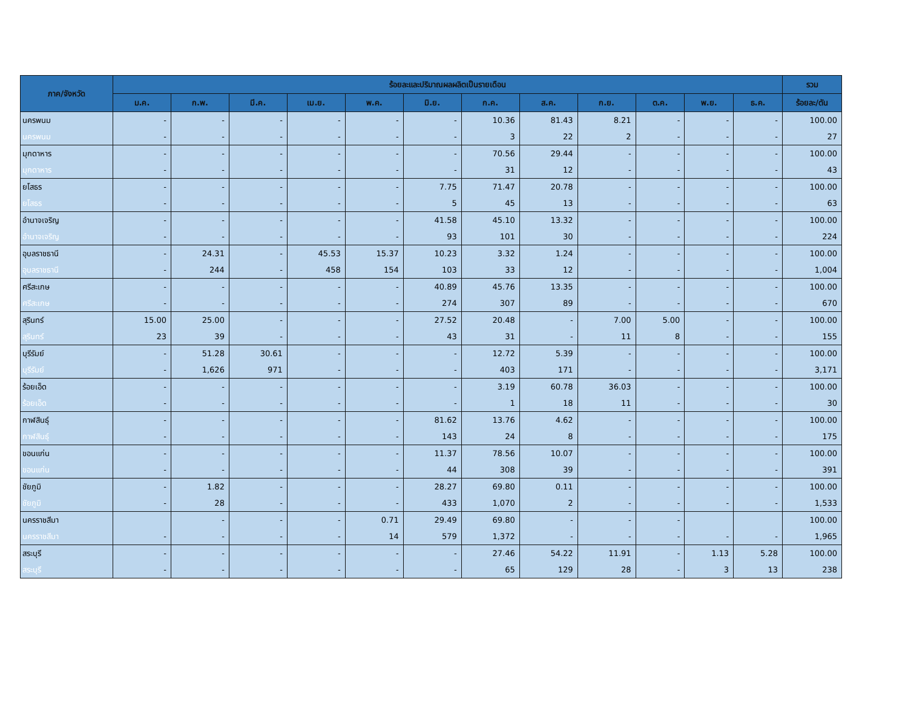| ภาค/จังหวัด | ร้อยละและปริมาณผลผลิตเป็นรายเดือน | | | | | | | | | | | | รวม |
| --- | --- | --- | --- | --- | --- | --- | --- | --- | --- | --- | --- | --- | --- |
| | ม.ค. | ก.พ. | มี.ค. | เม.ย. | พ.ค. | มิ.ย. | ก.ค. | ส.ค. | ก.ย. | ต.ค. | พ.ย. | ธ.ค. | ร้อยละ/ตัน |
| นครพนม | - | - | - | - | - | - | 10.36 | 81.43 | 8.21 | - | - | - | 100.00 |
| นครพนม | - | - | - | - | - | - | 3 | 22 | 2 | - | - | - | 27 |
| มุกดาหาร | - | - | - | - | - | - | 70.56 | 29.44 | - | - | - | - | 100.00 |
| มุกดาหาร | - | - | - | - | - | - | 31 | 12 | - | - | - | - | 43 |
| ยโสธร | - | - | - | - | - | 7.75 | 71.47 | 20.78 | - | - | - | - | 100.00 |
| ยโสธร | - | - | - | - | - | 5 | 45 | 13 | - | - | - | - | 63 |
| อำนาจเจริญ | - | - | - | - | - | 41.58 | 45.10 | 13.32 | - | - | - | - | 100.00 |
| อำนาจเจริญ | - | - | - | - | - | 93 | 101 | 30 | - | - | - | - | 224 |
| อุบลราชธานี | - | 24.31 | - | 45.53 | 15.37 | 10.23 | 3.32 | 1.24 | - | - | - | - | 100.00 |
| อุบลราชธานี | - | 244 | - | 458 | 154 | 103 | 33 | 12 | - | - | - | - | 1,004 |
| ศรีสะเกษ | - | - | - | - | - | 40.89 | 45.76 | 13.35 | - | - | - | - | 100.00 |
| ศรีสะเกษ | - | - | - | - | - | 274 | 307 | 89 | - | - | - | - | 670 |
| สุรินทร์ | 15.00 | 25.00 | - | - | - | 27.52 | 20.48 | - | 7.00 | 5.00 | - | - | 100.00 |
| สุรินทร์ | 23 | 39 | - | - | - | 43 | 31 | - | 11 | 8 | - | - | 155 |
| บุรีรัมย์ | - | 51.28 | 30.61 | - | - | - | 12.72 | 5.39 | - | - | - | - | 100.00 |
| บุรีรัมย์ | - | 1,626 | 971 | - | - | - | 403 | 171 | - | - | - | - | 3,171 |
| ร้อยเอ็ด | - | - | - | - | - | - | 3.19 | 60.78 | 36.03 | - | - | - | 100.00 |
| ร้อยเอ็ด | - | - | - | - | - | - | 1 | 18 | 11 | - | - | - | 30 |
| กาฬสินธุ์ | - | - | - | - | - | 81.62 | 13.76 | 4.62 | - | - | - | - | 100.00 |
| กาฬสินธุ์ | - | - | - | - | - | 143 | 24 | 8 | - | - | - | - | 175 |
| ขอนแก่น | - | - | - | - | - | 11.37 | 78.56 | 10.07 | - | - | - | - | 100.00 |
| ขอนแก่น | - | - | - | - | - | 44 | 308 | 39 | - | - | - | - | 391 |
| ชัยภูมิ | - | 1.82 | - | - | - | 28.27 | 69.80 | 0.11 | - | - | - | - | 100.00 |
| ชัยภูมิ | - | 28 | - | - | - | 433 | 1,070 | 2 | - | - | - | - | 1,533 |
| นครราชสีมา | | - | - | - | 0.71 | 29.49 | 69.80 | - | - | - | | | 100.00 |
| นครราชสีมา | - | - | - | - | 14 | 579 | 1,372 | - | - | - | - | - | 1,965 |
| สระบุรี | - | - | - | - | - | - | 27.46 | 54.22 | 11.91 | - | 1.13 | 5.28 | 100.00 |
| สระบุรี | - | - | - | - | - | - | 65 | 129 | 28 | - | 3 | 13 | 238 |